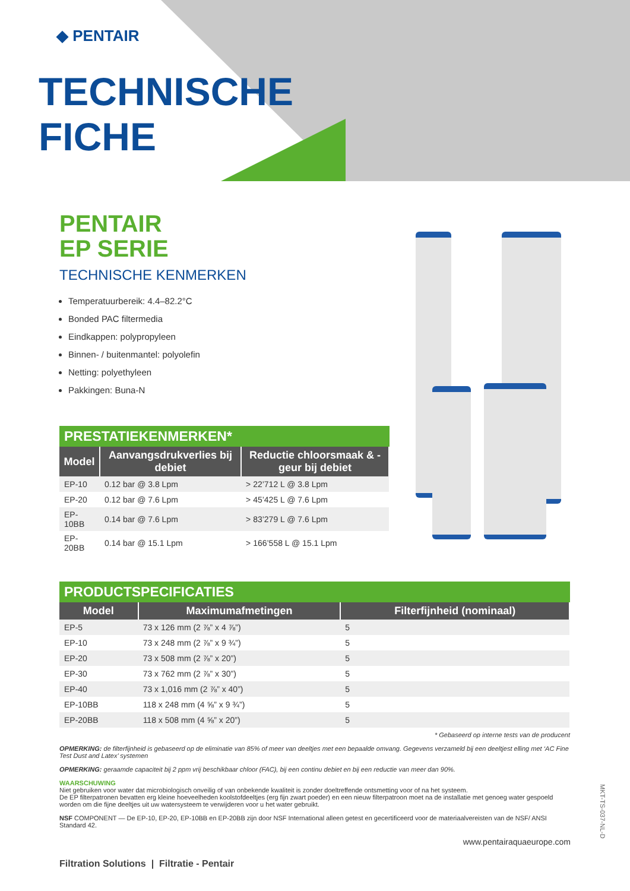◆ PENTAIR
TECHNISCHE
FICHE
PENTAIR
EP SERIE
TECHNISCHE KENMERKEN
Temperatuurbereik: 4.4–82.2°C
Bonded PAC filtermedia
Eindkappen: polypropyleen
Binnen- / buitenmantel: polyolefin
Netting: polyethyleen
Pakkingen: Buna-N
PRESTATIEKENMERKEN*
| Model | Aanvangsdrukverlies bij debiet | Reductie chloorsmaak & -geur bij debiet |
| --- | --- | --- |
| EP-10 | 0.12 bar @ 3.8 Lpm | > 22’712 L @ 3.8 Lpm |
| EP-20 | 0.12 bar @ 7.6 Lpm | > 45’425 L @ 7.6 Lpm |
| EP-10BB | 0.14 bar @ 7.6 Lpm | > 83’279 L @ 7.6 Lpm |
| EP-20BB | 0.14 bar @ 15.1 Lpm | > 166’558 L @ 15.1 Lpm |
PRODUCTSPECIFICATIES
| Model | Maximumafmetingen | Filterfijnheid (nominaal) |
| --- | --- | --- |
| EP-5 | 73 x 126 mm (2 ⅞” x 4 ⅞”) | 5 |
| EP-10 | 73 x 248 mm (2 ⅞” x 9 ¾”) | 5 |
| EP-20 | 73 x 508 mm (2 ⅞” x 20”) | 5 |
| EP-30 | 73 x 762 mm (2 ⅞” x 30”) | 5 |
| EP-40 | 73 x 1,016 mm (2 ⅞” x 40”) | 5 |
| EP-10BB | 118 x 248 mm (4 ⅝” x 9 ¾”) | 5 |
| EP-20BB | 118 x 508 mm (4 ⅝” x 20”) | 5 |
* Gebaseerd op interne tests van de producent
OPMERKING: de filterfijnheid is gebaseerd op de eliminatie van 85% of meer van deeltjes met een bepaalde omvang. Gegevens verzameld bij een deeltjest elling met ‘AC Fine Test Dust and Latex’ systemen
OPMERKING: geraamde capaciteit bij 2 ppm vrij beschikbaar chloor (FAC), bij een continu debiet en bij een reductie van meer dan 90%.
WAARSCHUWING
Niet gebruiken voor water dat microbiologisch onveilig of van onbekende kwaliteit is zonder doeltreffende ontsmetting voor of na het systeem.
De EP filterpatronen bevatten erg kleine hoeveelheden koolstofdeeltjes (erg fijn zwart poeder) en een nieuw filterpatroon moet na de installatie met genoeg water gespoeld worden om die fijne deeltjes uit uw watersysteem te verwijderen voor u het water gebruikt.
NSF COMPONENT — De EP-10, EP-20, EP-10BB en EP-20BB zijn door NSF International alleen getest en gecertificeerd voor de materiaalvereisten van de NSF/ ANSI Standard 42.
www.pentairaquaeurope.com
Filtration Solutions | Filtratie - Pentair
MKT-TS-037-NL-D